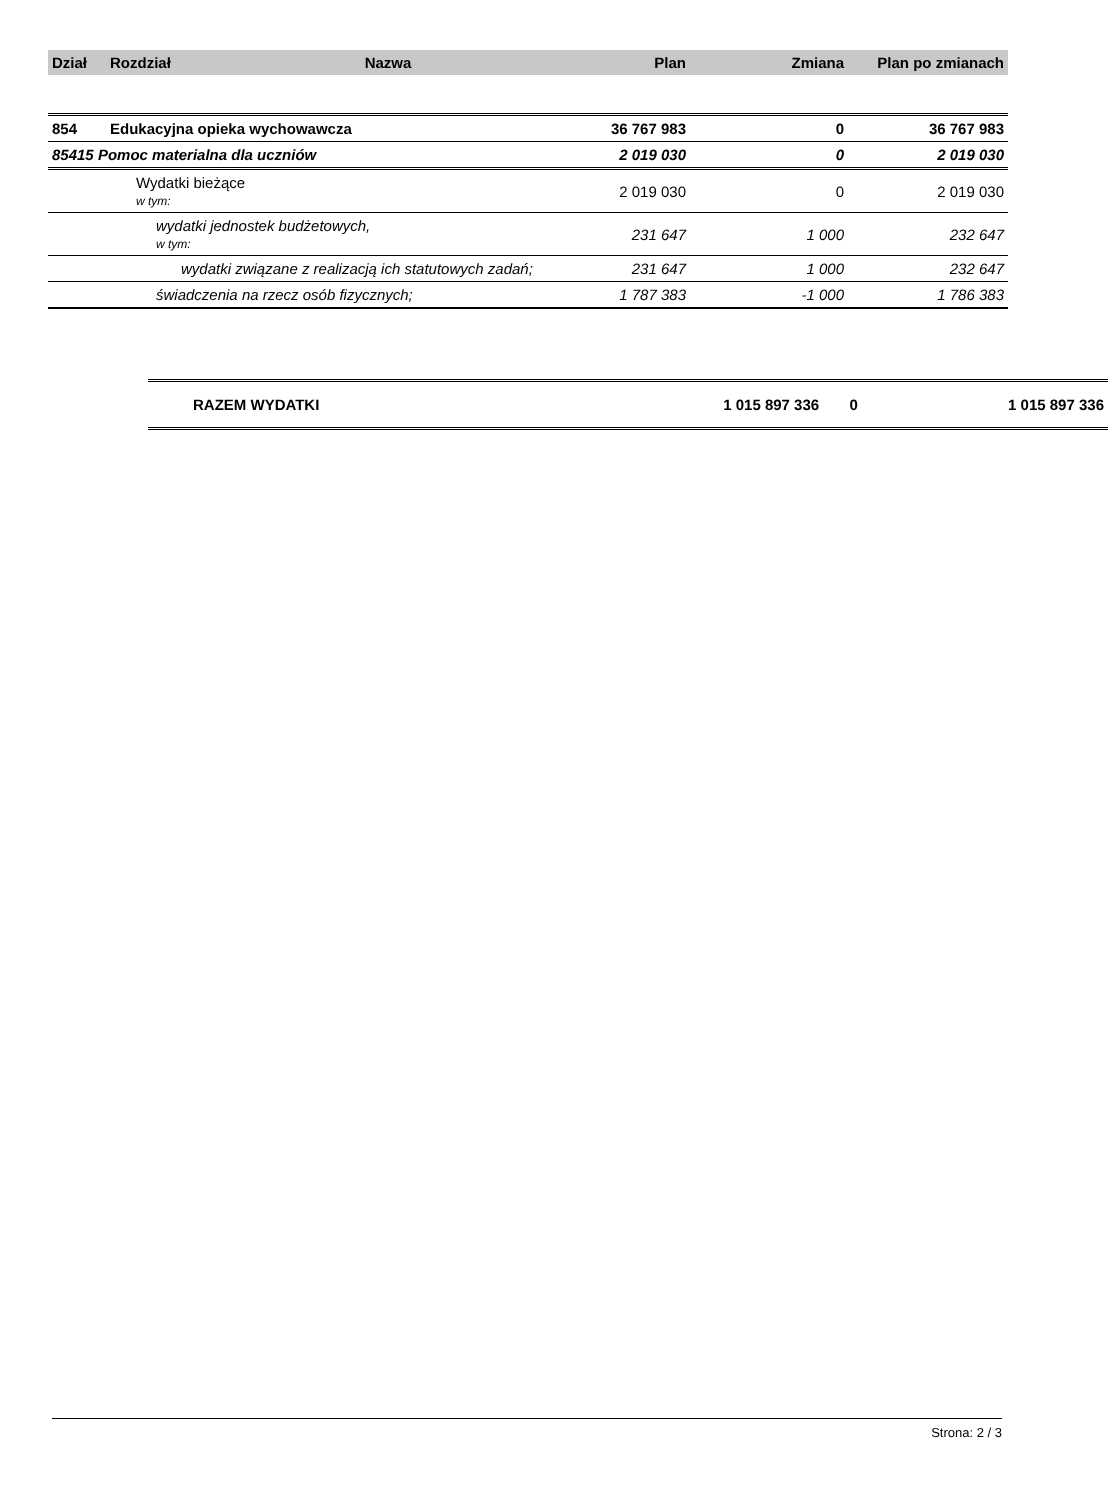| Dział | Rozdział | Nazwa | Plan | Zmiana | Plan po zmianach |
| --- | --- | --- | --- | --- | --- |
| 854 | Edukacyjna opieka wychowawcza | | 36 767 983 | 0 | 36 767 983 |
| 85415 Pomoc materialna dla uczniów | | | 2 019 030 | 0 | 2 019 030 |
| | Wydatki bieżące w tym: | | 2 019 030 | 0 | 2 019 030 |
| | wydatki jednostek budżetowych, w tym: | | 231 647 | 1 000 | 232 647 |
| | wydatki związane z realizacją ich statutowych zadań; | | 231 647 | 1 000 | 232 647 |
| | świadczenia na rzecz osób fizycznych; | | 1 787 383 | -1 000 | 1 786 383 |
| RAZEM WYDATKI | 1 015 897 336 | 0 | 1 015 897 336 |
Strona: 2 / 3